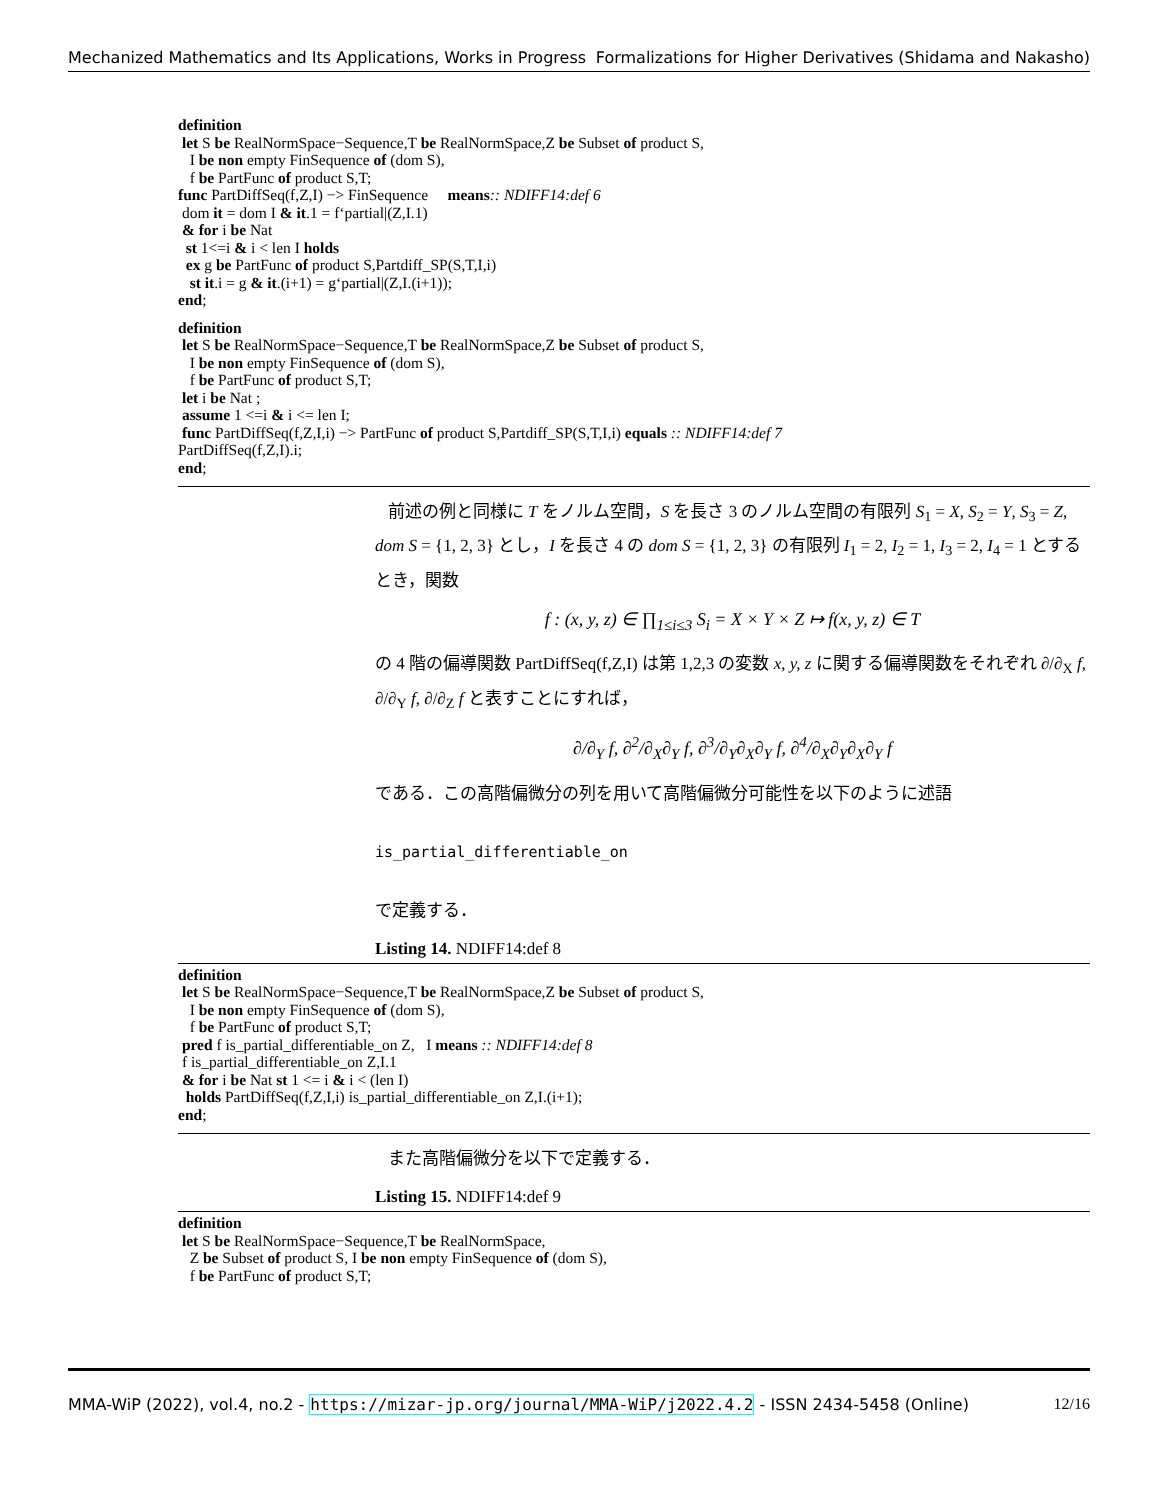Mechanized Mathematics and Its Applications, Works in Progress Formalizations for Higher Derivatives (Shidama and Nakasho)
definition let S be RealNormSpace−Sequence,T be RealNormSpace,Z be Subset of product S, I be non empty FinSequence of (dom S), f be PartFunc of product S,T; func PartDiffSeq(f,Z,I) −> FinSequence means:: NDIFF14:def 6 dom it = dom I & it.1 = f‘partial|(Z,I.1) & for i be Nat st 1<=i & i < len I holds ex g be PartFunc of product S,Partdiff_SP(S,T,I,i) st it.i = g & it.(i+1) = g‘partial|(Z,I.(i+1)); end;
definition let S be RealNormSpace−Sequence,T be RealNormSpace,Z be Subset of product S, I be non empty FinSequence of (dom S), f be PartFunc of product S,T; let i be Nat ; assume 1 <=i & i <= len I; func PartDiffSeq(f,Z,I,i) −> PartFunc of product S,Partdiff_SP(S,T,I,i) equals :: NDIFF14:def 7 PartDiffSeq(f,Z,I).i; end;
前述の例と同様に T をノルム空間，S を長さ 3 のノルム空間の有限列 S<sub>1</sub> = X, S<sub>2</sub> = Y, S<sub>3</sub> = Z, dom S = {1, 2, 3} とし，I を長さ 4 の dom S = {1, 2, 3} の有限列 I<sub>1</sub> = 2, I<sub>2</sub> = 1, I<sub>3</sub> = 2, I<sub>4</sub> = 1 とするとき，関数
f : (x, y, z) ∈ ∏<sub>1≤i≤3</sub> S<sub>i</sub> = X × Y × Z ↦ f(x, y, z) ∈ T
の 4 階の偏導関数 PartDiffSeq(f,Z,I) は第 1,2,3 の変数 x, y, z に関する偏導関数をそれぞれ ∂/∂<sub>X</sub> f, ∂/∂<sub>Y</sub> f, ∂/∂<sub>Z</sub> f と表すことにすれば，
∂/∂<sub>Y</sub> f, ∂<sup>2</sup>/∂<sub>X</sub>∂<sub>Y</sub> f, ∂<sup>3</sup>/∂<sub>Y</sub>∂<sub>X</sub>∂<sub>Y</sub> f, ∂<sup>4</sup>/∂<sub>X</sub>∂<sub>Y</sub>∂<sub>X</sub>∂<sub>Y</sub> f
である．この高階偏微分の列を用いて高階偏微分可能性を以下のように述語
is_partial_differentiable_on
で定義する．
Listing 14. NDIFF14:def 8
definition let S be RealNormSpace−Sequence,T be RealNormSpace,Z be Subset of product S, I be non empty FinSequence of (dom S), f be PartFunc of product S,T; pred f is_partial_differentiable_on Z, I means :: NDIFF14:def 8 f is_partial_differentiable_on Z,I.1 & for i be Nat st 1 <= i & i < (len I) holds PartDiffSeq(f,Z,I,i) is_partial_differentiable_on Z,I.(i+1); end;
また高階偏微分を以下で定義する．
Listing 15. NDIFF14:def 9
definition let S be RealNormSpace−Sequence,T be RealNormSpace, Z be Subset of product S, I be non empty FinSequence of (dom S), f be PartFunc of product S,T;
MMA-WiP (2022), vol.4, no.2 - https://mizar-jp.org/journal/MMA-WiP/j2022.4.2 - ISSN 2434-5458 (Online) 12/16